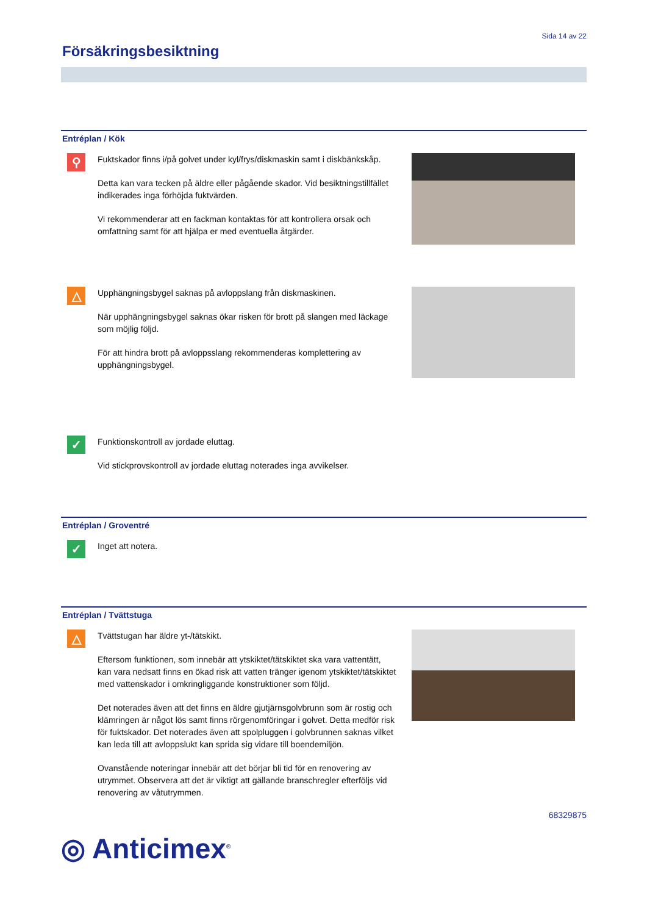Sida 14 av 22
Försäkringsbesiktning
Entréplan / Kök
⚲
Fuktskador finns i/på golvet under kyl/frys/diskmaskin samt i diskbänkskåp.
Detta kan vara tecken på äldre eller pågående skador. Vid besiktningstillfället indikerades inga förhöjda fuktvärden.
Vi rekommenderar att en fackman kontaktas för att kontrollera orsak och omfattning samt för att hjälpa er med eventuella åtgärder.
△
Upphängningsbygel saknas på avloppslang från diskmaskinen.
När upphängningsbygel saknas ökar risken för brott på slangen med läckage som möjlig följd.
För att hindra brott på avloppsslang rekommenderas komplettering av upphängningsbygel.
✓
Funktionskontroll av jordade eluttag.
Vid stickprovskontroll av jordade eluttag noterades inga avvikelser.
Entréplan / Groventré
✓
Inget att notera.
Entréplan / Tvättstuga
△
Tvättstugan har äldre yt-/tätskikt.
Eftersom funktionen, som innebär att ytskiktet/tätskiktet ska vara vattentätt, kan vara nedsatt finns en ökad risk att vatten tränger igenom ytskiktet/tätskiktet med vattenskador i omkringliggande konstruktioner som följd.
Det noterades även att det finns en äldre gjutjärnsgolvbrunn som är rostig och klämringen är något lös samt finns rörgenomföringar i golvet. Detta medför risk för fuktskador. Det noterades även att spolpluggen i golvbrunnen saknas vilket kan leda till att avloppslukt kan sprida sig vidare till boendemiljön.
Ovanstående noteringar innebär att det börjar bli tid för en renovering av utrymmet. Observera att det är viktigt att gällande branschregler efterföljs vid renovering av våtutrymmen.
68329875
◎ Anticimex<sup>®</sup>